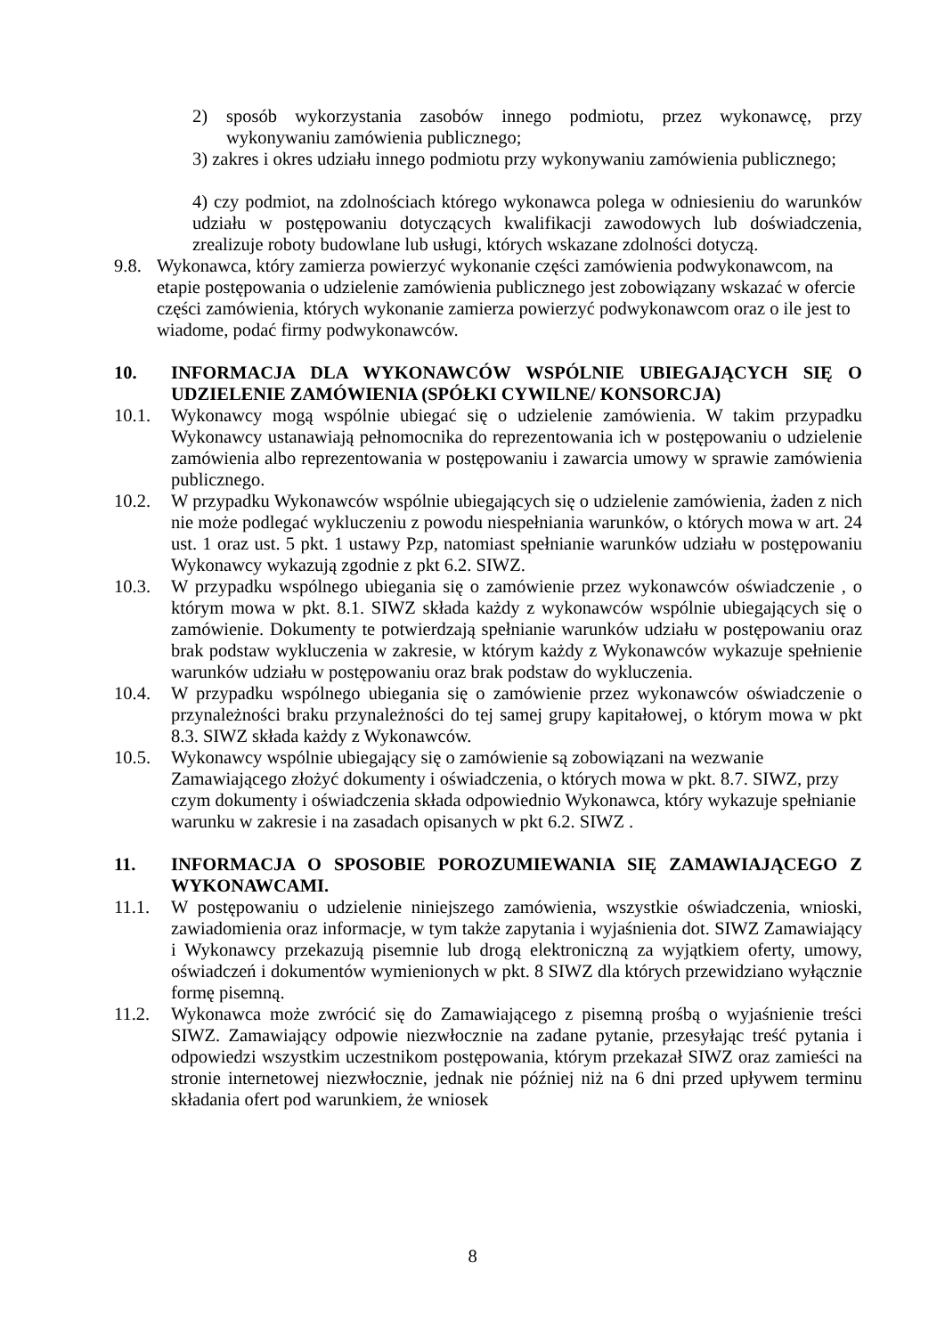2) sposób wykorzystania zasobów innego podmiotu, przez wykonawcę, przy wykonywaniu zamówienia publicznego;
3) zakres i okres udziału innego podmiotu przy wykonywaniu zamówienia publicznego;
4) czy podmiot, na zdolnościach którego wykonawca polega w odniesieniu do warunków udziału w postępowaniu dotyczących kwalifikacji zawodowych lub doświadczenia, zrealizuje roboty budowlane lub usługi, których wskazane zdolności dotyczą.
9.8. Wykonawca, który zamierza powierzyć wykonanie części zamówienia podwykonawcom, na etapie postępowania o udzielenie zamówienia publicznego jest zobowiązany wskazać w ofercie części zamówienia, których wykonanie zamierza powierzyć podwykonawcom oraz o ile jest to wiadome, podać firmy podwykonawców.
10. INFORMACJA DLA WYKONAWCÓW WSPÓLNIE UBIEGAJĄCYCH SIĘ O UDZIELENIE ZAMÓWIENIA (SPÓŁKI CYWILNE/ KONSORCJA)
10.1. Wykonawcy mogą wspólnie ubiegać się o udzielenie zamówienia. W takim przypadku Wykonawcy ustanawiają pełnomocnika do reprezentowania ich w postępowaniu o udzielenie zamówienia albo reprezentowania w postępowaniu i zawarcia umowy w sprawie zamówienia publicznego.
10.2. W przypadku Wykonawców wspólnie ubiegających się o udzielenie zamówienia, żaden z nich nie może podlegać wykluczeniu z powodu niespełniania warunków, o których mowa w art. 24 ust. 1 oraz ust. 5 pkt. 1 ustawy Pzp, natomiast spełnianie warunków udziału w postępowaniu Wykonawcy wykazują zgodnie z pkt 6.2. SIWZ.
10.3. W przypadku wspólnego ubiegania się o zamówienie przez wykonawców oświadczenie , o którym mowa w pkt. 8.1. SIWZ składa każdy z wykonawców wspólnie ubiegających się o zamówienie. Dokumenty te potwierdzają spełnianie warunków udziału w postępowaniu oraz brak podstaw wykluczenia w zakresie, w którym każdy z Wykonawców wykazuje spełnienie warunków udziału w postępowaniu oraz brak podstaw do wykluczenia.
10.4. W przypadku wspólnego ubiegania się o zamówienie przez wykonawców oświadczenie o przynależności braku przynależności do tej samej grupy kapitałowej, o którym mowa w pkt 8.3. SIWZ składa każdy z Wykonawców.
10.5. Wykonawcy wspólnie ubiegający się o zamówienie są zobowiązani na wezwanie Zamawiającego złożyć dokumenty i oświadczenia, o których mowa w pkt. 8.7. SIWZ, przy czym dokumenty i oświadczenia składa odpowiednio Wykonawca, który wykazuje spełnianie warunku w zakresie i na zasadach opisanych w pkt 6.2. SIWZ .
11. INFORMACJA O SPOSOBIE POROZUMIEWANIA SIĘ ZAMAWIAJĄCEGO Z WYKONAWCAMI.
11.1. W postępowaniu o udzielenie niniejszego zamówienia, wszystkie oświadczenia, wnioski, zawiadomienia oraz informacje, w tym także zapytania i wyjaśnienia dot. SIWZ Zamawiający i Wykonawcy przekazują pisemnie lub drogą elektroniczną za wyjątkiem oferty, umowy, oświadczeń i dokumentów wymienionych w pkt. 8 SIWZ dla których przewidziano wyłącznie formę pisemną.
11.2. Wykonawca może zwrócić się do Zamawiającego z pisemną prośbą o wyjaśnienie treści SIWZ. Zamawiający odpowie niezwłocznie na zadane pytanie, przesyłając treść pytania i odpowiedzi wszystkim uczestnikom postępowania, którym przekazał SIWZ oraz zamieści na stronie internetowej niezwłocznie, jednak nie później niż na 6 dni przed upływem terminu składania ofert pod warunkiem, że wniosek
8